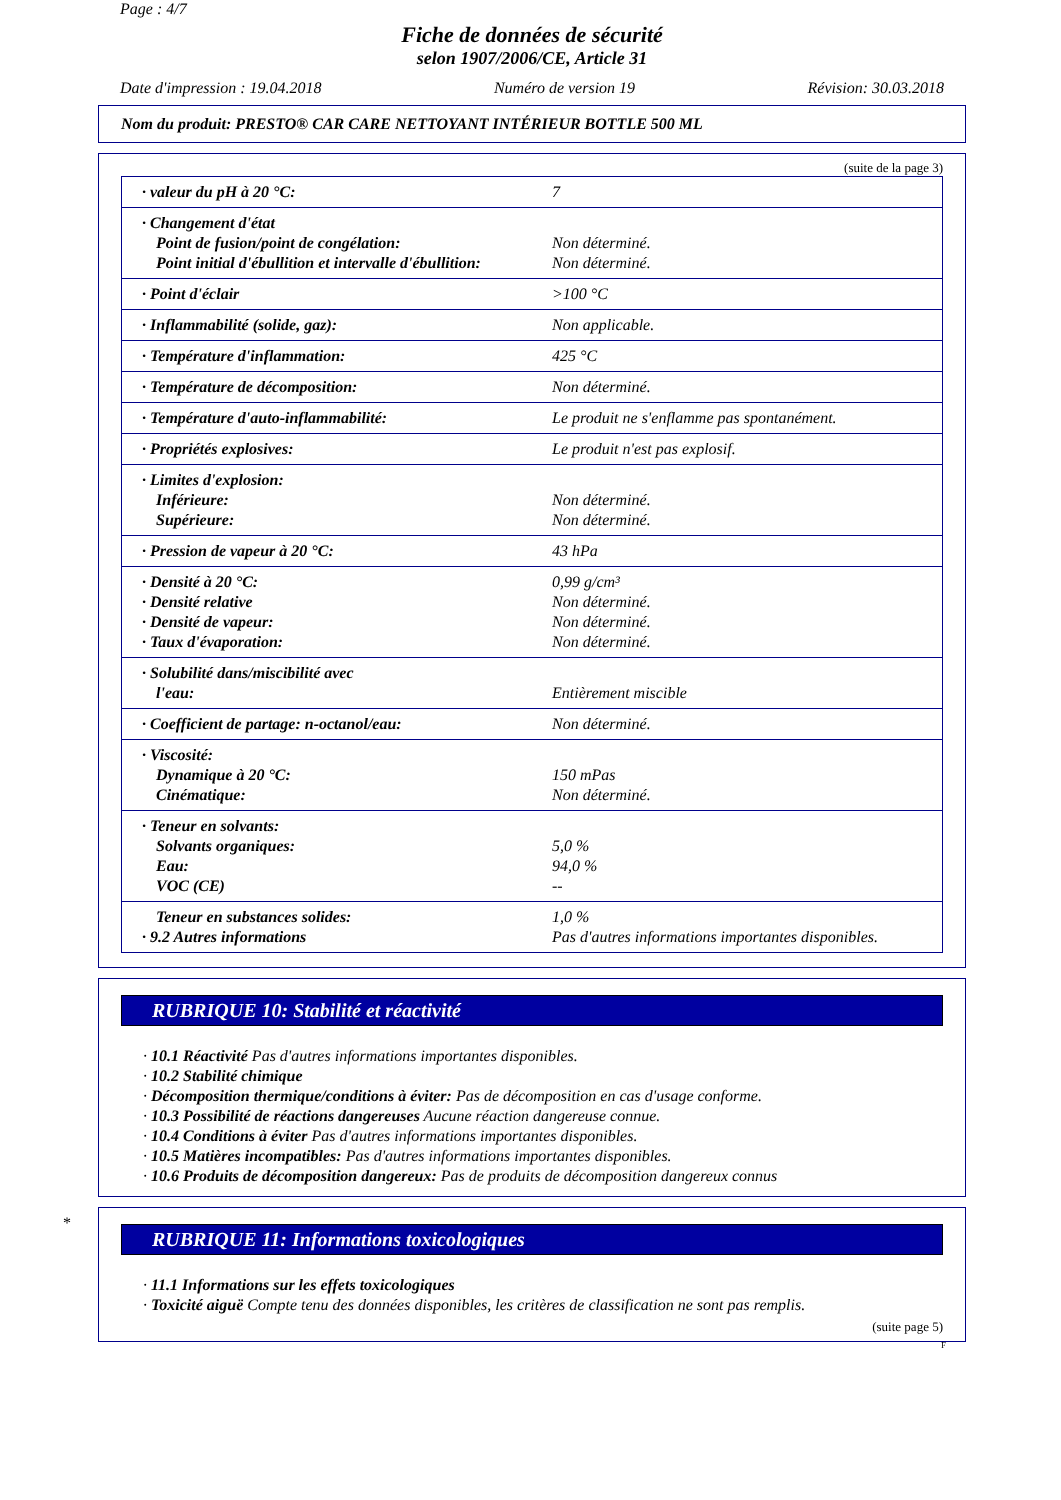Page : 4/7
Fiche de données de sécurité
selon 1907/2006/CE, Article 31
Date d'impression : 19.04.2018 Numéro de version 19 Révision: 30.03.2018
Nom du produit: PRESTO® CAR CARE NETTOYANT INTÉRIEUR BOTTLE 500 ML
(suite de la page 3)
| · valeur du pH à 20 °C: | 7 |
| · Changement d'état Point de fusion/point de congélation: Point initial d'ébullition et intervalle d'ébullition: | Non déterminé. Non déterminé. |
| · Point d'éclair | >100 °C |
| · Inflammabilité (solide, gaz): | Non applicable. |
| · Température d'inflammation: | 425 °C |
| · Température de décomposition: | Non déterminé. |
| · Température d'auto-inflammabilité: | Le produit ne s'enflamme pas spontanément. |
| · Propriétés explosives: | Le produit n'est pas explosif. |
| · Limites d'explosion: Inférieure: Supérieure: | Non déterminé. Non déterminé. |
| · Pression de vapeur à 20 °C: | 43 hPa |
| · Densité à 20 °C: · Densité relative · Densité de vapeur: · Taux d'évaporation: | 0,99 g/cm³ Non déterminé. Non déterminé. Non déterminé. |
| · Solubilité dans/miscibilité avec l'eau: | Entièrement miscible |
| · Coefficient de partage: n-octanol/eau: | Non déterminé. |
| · Viscosité: Dynamique à 20 °C: Cinématique: | 150 mPas Non déterminé. |
| · Teneur en solvants: Solvants organiques: Eau: VOC (CE) | 5,0 % 94,0 % -- |
| Teneur en substances solides: · 9.2 Autres informations | 1,0 % Pas d'autres informations importantes disponibles. |
RUBRIQUE 10: Stabilité et réactivité
· 10.1 Réactivité Pas d'autres informations importantes disponibles.
· 10.2 Stabilité chimique
· Décomposition thermique/conditions à éviter: Pas de décomposition en cas d'usage conforme.
· 10.3 Possibilité de réactions dangereuses Aucune réaction dangereuse connue.
· 10.4 Conditions à éviter Pas d'autres informations importantes disponibles.
· 10.5 Matières incompatibles: Pas d'autres informations importantes disponibles.
· 10.6 Produits de décomposition dangereux: Pas de produits de décomposition dangereux connus
*
RUBRIQUE 11: Informations toxicologiques
· 11.1 Informations sur les effets toxicologiques
· Toxicité aiguë Compte tenu des données disponibles, les critères de classification ne sont pas remplis.
(suite page 5)
F